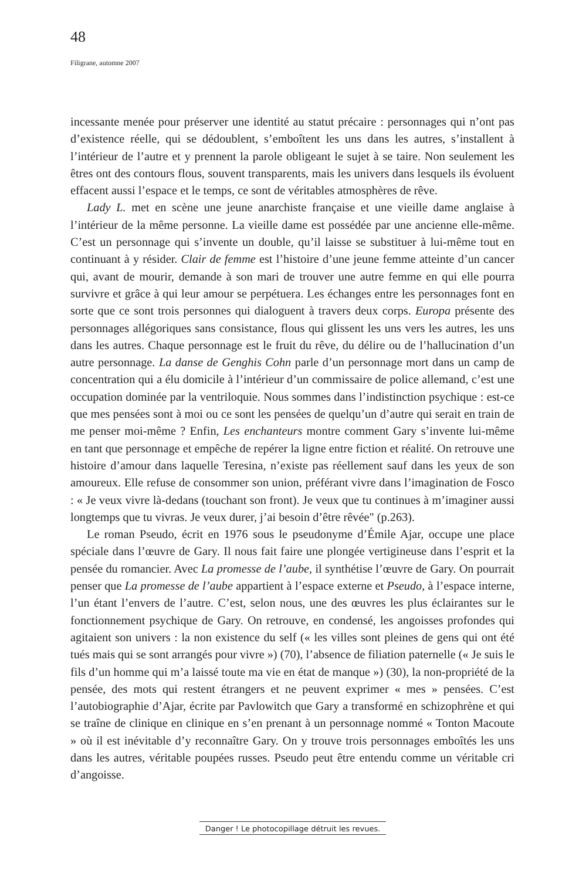48
Filigrane, automne 2007
incessante menée pour préserver une identité au statut précaire : personnages qui n’ont pas d’existence réelle, qui se dédoublent, s’emboîtent les uns dans les autres, s’installent à l’intérieur de l’autre et y prennent la parole obligeant le sujet à se taire. Non seulement les êtres ont des contours flous, souvent transparents, mais les univers dans lesquels ils évoluent effacent aussi l’espace et le temps, ce sont de véritables atmosphères de rêve.
Lady L. met en scène une jeune anarchiste française et une vieille dame anglaise à l’intérieur de la même personne. La vieille dame est possédée par une ancienne elle-même. C’est un personnage qui s’invente un double, qu’il laisse se substituer à lui-même tout en continuant à y résider. Clair de femme est l’histoire d’une jeune femme atteinte d’un cancer qui, avant de mourir, demande à son mari de trouver une autre femme en qui elle pourra survivre et grâce à qui leur amour se perpétuera. Les échanges entre les personnages font en sorte que ce sont trois personnes qui dialoguent à travers deux corps. Europa présente des personnages allégoriques sans consistance, flous qui glissent les uns vers les autres, les uns dans les autres. Chaque personnage est le fruit du rêve, du délire ou de l’hallucination d’un autre personnage. La danse de Genghis Cohn parle d’un personnage mort dans un camp de concentration qui a élu domicile à l’intérieur d’un commissaire de police allemand, c’est une occupation dominée par la ventriloquie. Nous sommes dans l’indistinction psychique : est-ce que mes pensées sont à moi ou ce sont les pensées de quelqu’un d’autre qui serait en train de me penser moi-même ? Enfin, Les enchanteurs montre comment Gary s’invente lui-même en tant que personnage et empêche de repérer la ligne entre fiction et réalité. On retrouve une histoire d’amour dans laquelle Teresina, n’existe pas réellement sauf dans les yeux de son amoureux. Elle refuse de consommer son union, préférant vivre dans l’imagination de Fosco : « Je veux vivre là-dedans (touchant son front). Je veux que tu continues à m’imaginer aussi longtemps que tu vivras. Je veux durer, j’ai besoin d’être rêvée" (p.263).
Le roman Pseudo, écrit en 1976 sous le pseudonyme d’Émile Ajar, occupe une place spéciale dans l’œuvre de Gary. Il nous fait faire une plongée vertigineuse dans l’esprit et la pensée du romancier. Avec La promesse de l’aube, il synthétise l’œuvre de Gary. On pourrait penser que La promesse de l’aube appartient à l’espace externe et Pseudo, à l’espace interne, l’un étant l’envers de l’autre. C’est, selon nous, une des œuvres les plus éclairantes sur le fonctionnement psychique de Gary. On retrouve, en condensé, les angoisses profondes qui agitaient son univers : la non existence du self (« les villes sont pleines de gens qui ont été tués mais qui se sont arrangés pour vivre ») (70), l’absence de filiation paternelle (« Je suis le fils d’un homme qui m’a laissé toute ma vie en état de manque ») (30), la non-propriété de la pensée, des mots qui restent étrangers et ne peuvent exprimer « mes » pensées. C’est l’autobiographie d’Ajar, écrite par Pavlowitch que Gary a transformé en schizophrène et qui se traîne de clinique en clinique en s’en prenant à un personnage nommé « Tonton Macoute » où il est inévitable d’y reconnaître Gary. On y trouve trois personnages emboîtés les uns dans les autres, véritable poupées russes. Pseudo peut être entendu comme un véritable cri d’angoisse.
Danger ! Le photocopillage détruit les revues.